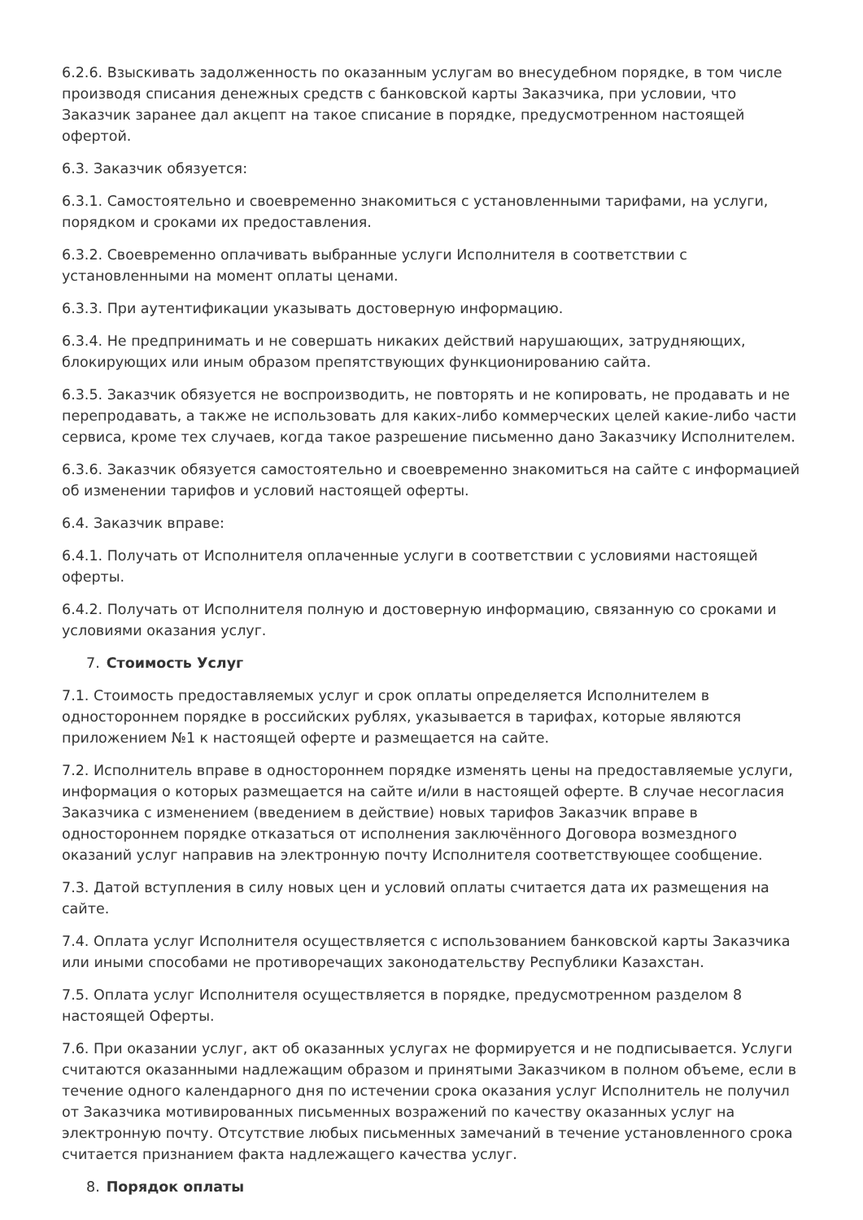6.2.6. Взыскивать задолженность по оказанным услугам во внесудебном порядке, в том числе производя списания денежных средств с банковской карты Заказчика, при условии, что Заказчик заранее дал акцепт на такое списание в порядке, предусмотренном настоящей офертой.
6.3. Заказчик обязуется:
6.3.1. Самостоятельно и своевременно знакомиться с установленными тарифами, на услуги, порядком и сроками их предоставления.
6.3.2. Своевременно оплачивать выбранные услуги Исполнителя в соответствии с установленными на момент оплаты ценами.
6.3.3. При аутентификации указывать достоверную информацию.
6.3.4. Не предпринимать и не совершать никаких действий нарушающих, затрудняющих, блокирующих или иным образом препятствующих функционированию сайта.
6.3.5. Заказчик обязуется не воспроизводить, не повторять и не копировать, не продавать и не перепродавать, а также не использовать для каких-либо коммерческих целей какие-либо части сервиса, кроме тех случаев, когда такое разрешение письменно дано Заказчику Исполнителем.
6.3.6. Заказчик обязуется самостоятельно и своевременно знакомиться на сайте с информацией об изменении тарифов и условий настоящей оферты.
6.4. Заказчик вправе:
6.4.1. Получать от Исполнителя оплаченные услуги в соответствии с условиями настоящей оферты.
6.4.2. Получать от Исполнителя полную и достоверную информацию, связанную со сроками и условиями оказания услуг.
7. Стоимость Услуг
7.1. Стоимость предоставляемых услуг и срок оплаты определяется Исполнителем в одностороннем порядке в российских рублях, указывается в тарифах, которые являются приложением №1 к настоящей оферте и размещается на сайте.
7.2. Исполнитель вправе в одностороннем порядке изменять цены на предоставляемые услуги, информация о которых размещается на сайте и/или в настоящей оферте. В случае несогласия Заказчика с изменением (введением в действие) новых тарифов Заказчик вправе в одностороннем порядке отказаться от исполнения заключённого Договора возмездного оказаний услуг направив на электронную почту Исполнителя соответствующее сообщение.
7.3. Датой вступления в силу новых цен и условий оплаты считается дата их размещения на сайте.
7.4. Оплата услуг Исполнителя осуществляется с использованием банковской карты Заказчика или иными способами не противоречащих законодательству Республики Казахстан.
7.5. Оплата услуг Исполнителя осуществляется в порядке, предусмотренном разделом 8 настоящей Оферты.
7.6. При оказании услуг, акт об оказанных услугах не формируется и не подписывается. Услуги считаются оказанными надлежащим образом и принятыми Заказчиком в полном объеме, если в течение одного календарного дня по истечении срока оказания услуг Исполнитель не получил от Заказчика мотивированных письменных возражений по качеству оказанных услуг на электронную почту. Отсутствие любых письменных замечаний в течение установленного срока считается признанием факта надлежащего качества услуг.
8. Порядок оплаты